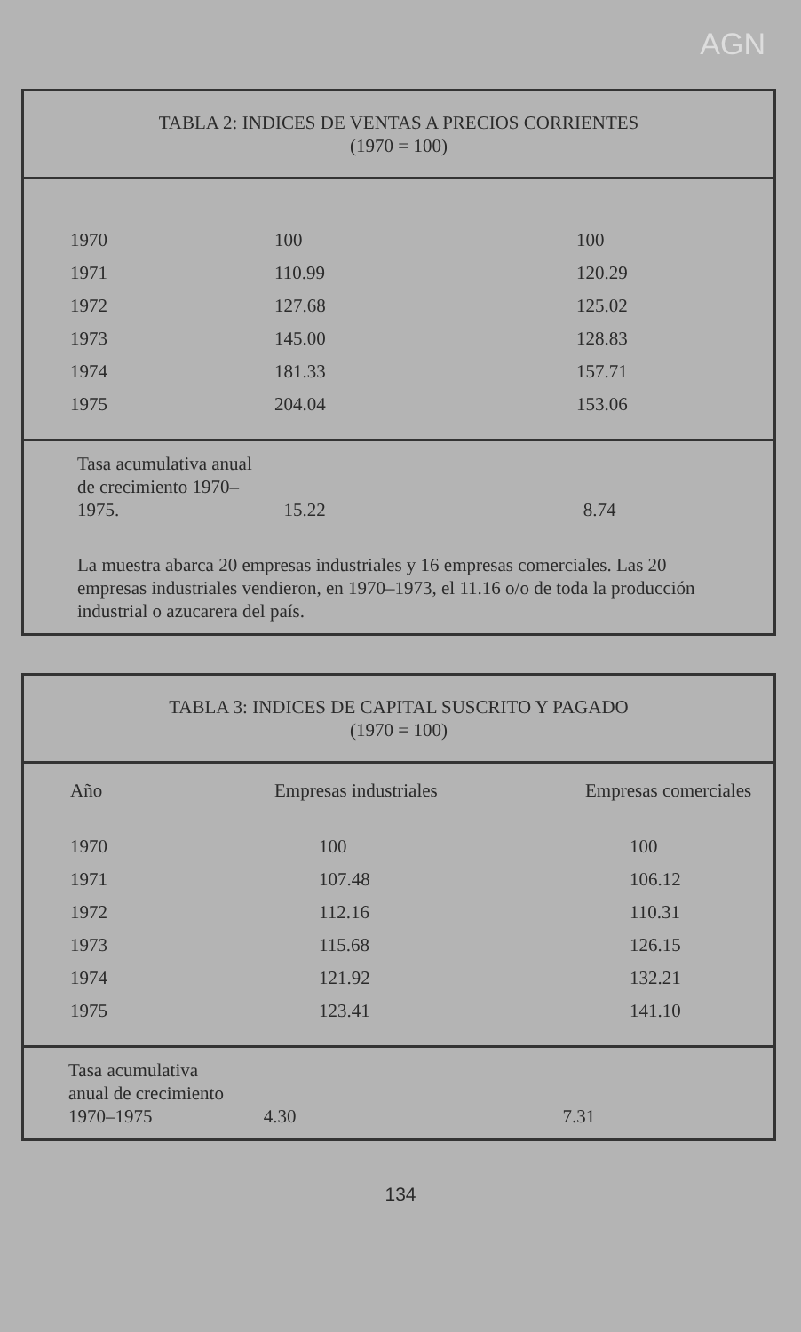AGN
TABLA 2: INDICES DE VENTAS A PRECIOS CORRIENTES
(1970 = 100)
| 1970 | 100 | 100 |
| 1971 | 110.99 | 120.29 |
| 1972 | 127.68 | 125.02 |
| 1973 | 145.00 | 128.83 |
| 1974 | 181.33 | 157.71 |
| 1975 | 204.04 | 153.06 |
Tasa acumulativa anual
de crecimiento 1970–
1975. 15.22 8.74
La muestra abarca 20 empresas industriales y 16 empresas comerciales. Las 20 empresas industriales vendieron, en 1970–1973, el 11.16 o/o de toda la producción industrial o azucarera del país.
TABLA 3: INDICES DE CAPITAL SUSCRITO Y PAGADO
(1970 = 100)
| Año | Empresas industriales | Empresas comerciales |
| --- | --- | --- |
| 1970 | 100 | 100 |
| 1971 | 107.48 | 106.12 |
| 1972 | 112.16 | 110.31 |
| 1973 | 115.68 | 126.15 |
| 1974 | 121.92 | 132.21 |
| 1975 | 123.41 | 141.10 |
Tasa acumulativa
anual de crecimiento
1970–1975 4.30 7.31
134